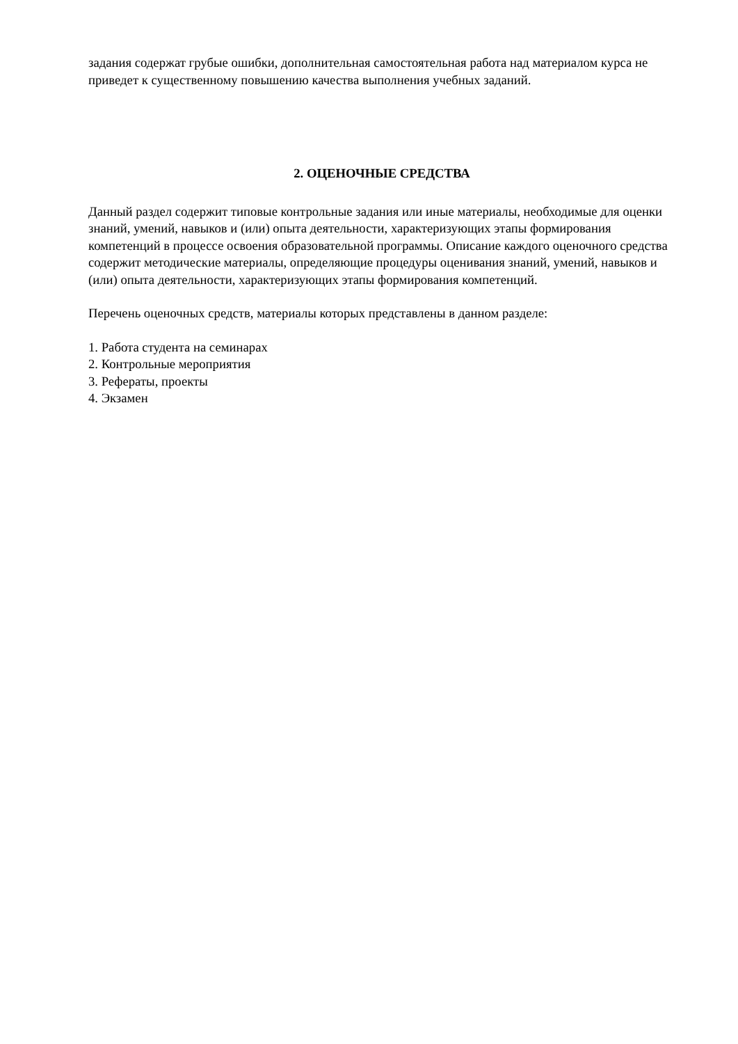задания содержат грубые ошибки, дополнительная самостоятельная работа над материалом курса не приведет к существенному повышению качества выполнения учебных заданий.
2. ОЦЕНОЧНЫЕ СРЕДСТВА
Данный раздел содержит типовые контрольные задания или иные материалы, необходимые для оценки знаний, умений, навыков и (или) опыта деятельности, характеризующих этапы формирования компетенций в процессе освоения образовательной программы. Описание каждого оценочного средства содержит методические материалы, определяющие процедуры оценивания знаний, умений, навыков и (или) опыта деятельности, характеризующих этапы формирования компетенций.
Перечень оценочных средств, материалы которых представлены в данном разделе:
1. Работа студента на семинарах
2. Контрольные мероприятия
3. Рефераты, проекты
4. Экзамен